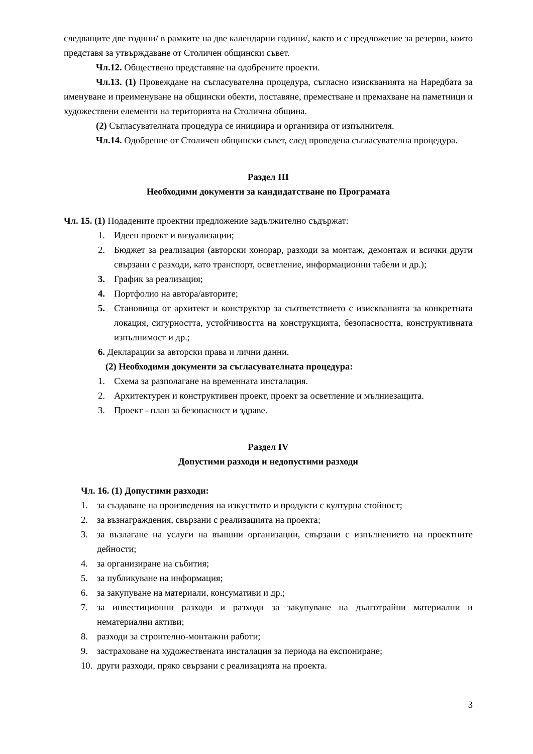следващите две години/ в рамките на две календарни години/, както и с предложение за резерви, които представя за утвърждаване от Столичен общински съвет.
Чл.12. Обществено представяне на одобрените проекти.
Чл.13. (1) Провеждане на съгласувателна процедура, съгласно изискванията на Наредбата за именуване и преименуване на общински обекти, поставяне, преместване и премахване на паметници и художествени елементи на територията на Столична община.
(2) Съгласувателната процедура се инициира и организира от изпълнителя.
Чл.14. Одобрение от Столичен общински съвет, след проведена съгласувателна процедура.
Раздел III
Необходими документи за кандидатстване по Програмата
Чл. 15. (1) Подадените проектни предложение задължително съдържат:
1. Идеен проект и визуализации;
2. Бюджет за реализация (авторски хонорар, разходи за монтаж, демонтаж и всички други свързани с разходи, като транспорт, осветление, информационни табели и др.);
3. График за реализация;
4. Портфолио на автора/авторите;
5. Становища от архитект и конструктор за съответствието с изискванията за конкретната локация, сигурността, устойчивостта на конструкцията, безопасността, конструктивната изпълнимост и др.;
6. Декларации за авторски права и лични данни.
(2) Необходими документи за съгласувателната процедура:
1. Схема за разполагане на временната инсталация.
2. Архитектурен и конструктивен проект, проект за осветление и мълниезащита.
3. Проект - план за безопасност и здраве.
Раздел IV
Допустими разходи и недопустими разходи
Чл. 16. (1) Допустими разходи:
1. за създаване на произведения на изкуството и продукти с културна стойност;
2. за възнаграждения, свързани с реализацията на проекта;
3. за възлагане на услуги на външни организации, свързани с изпълнението на проектните дейности;
4. за организиране на събития;
5. за публикуване на информация;
6. за закупуване на материали, консумативи и др.;
7. за инвестиционни разходи и разходи за закупуване на дълготрайни материални и нематериални активи;
8. разходи за строително-монтажни работи;
9. застраховане на художествената инсталация за периода на експониране;
10. други разходи, пряко свързани с реализацията на проекта.
3